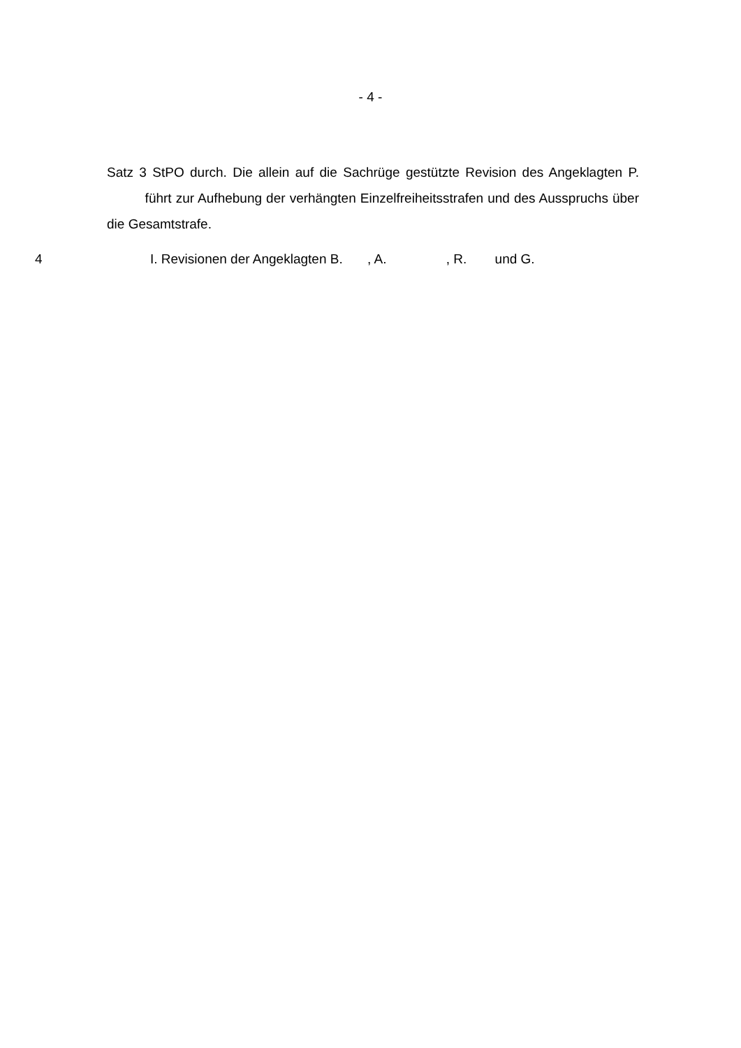- 4 -
Satz 3 StPO durch. Die allein auf die Sachrüge gestützte Revision des Angeklag­ten P. führt zur Aufhebung der verhängten Einzelfreiheitsstrafen und des Ausspruchs über die Gesamtstrafe.
4 I. Revisionen der Angeklagten B. , A. , R. und G.